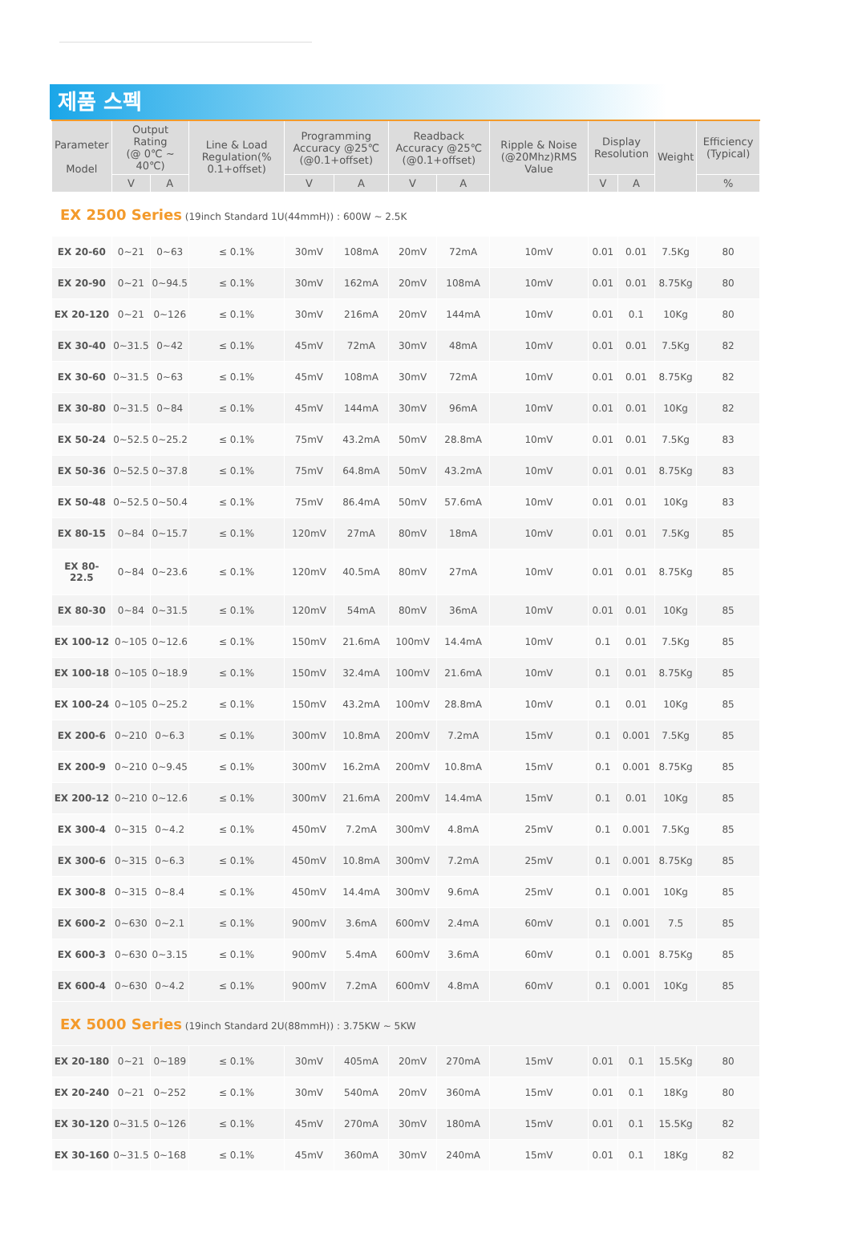제품 스펙
| Parameter Model | Output Rating (@ 0℃ ~ 40℃) | | Line & Load Regulation(% 0.1+offset) | Programming Accuracy @25℃ (@0.1+offset) | | Readback Accuracy @25℃ (@0.1+offset) | | Ripple & Noise (@20Mhz)RMS Value | Display Resolution | | Weight | Efficiency (Typical) |
| --- | --- | --- | --- | --- | --- | --- | --- | --- | --- | --- | --- | --- |
| | V | A | | V | A | V | A | | V | A | | % |
| EX 2500 Series (19inch Standard 1U(44mmH)) : 600W ~ 2.5K | | | | | | | | | | | | |
| EX 20-60 | 0~21 | 0~63 | ≤ 0.1% | 30mV | 108mA | 20mV | 72mA | 10mV | 0.01 | 0.01 | 7.5Kg | 80 |
| EX 20-90 | 0~21 | 0~94.5 | ≤ 0.1% | 30mV | 162mA | 20mV | 108mA | 10mV | 0.01 | 0.01 | 8.75Kg | 80 |
| EX 20-120 | 0~21 | 0~126 | ≤ 0.1% | 30mV | 216mA | 20mV | 144mA | 10mV | 0.01 | 0.1 | 10Kg | 80 |
| EX 30-40 | 0~31.5 | 0~42 | ≤ 0.1% | 45mV | 72mA | 30mV | 48mA | 10mV | 0.01 | 0.01 | 7.5Kg | 82 |
| EX 30-60 | 0~31.5 | 0~63 | ≤ 0.1% | 45mV | 108mA | 30mV | 72mA | 10mV | 0.01 | 0.01 | 8.75Kg | 82 |
| EX 30-80 | 0~31.5 | 0~84 | ≤ 0.1% | 45mV | 144mA | 30mV | 96mA | 10mV | 0.01 | 0.01 | 10Kg | 82 |
| EX 50-24 | 0~52.5 | 0~25.2 | ≤ 0.1% | 75mV | 43.2mA | 50mV | 28.8mA | 10mV | 0.01 | 0.01 | 7.5Kg | 83 |
| EX 50-36 | 0~52.5 | 0~37.8 | ≤ 0.1% | 75mV | 64.8mA | 50mV | 43.2mA | 10mV | 0.01 | 0.01 | 8.75Kg | 83 |
| EX 50-48 | 0~52.5 | 0~50.4 | ≤ 0.1% | 75mV | 86.4mA | 50mV | 57.6mA | 10mV | 0.01 | 0.01 | 10Kg | 83 |
| EX 80-15 | 0~84 | 0~15.7 | ≤ 0.1% | 120mV | 27mA | 80mV | 18mA | 10mV | 0.01 | 0.01 | 7.5Kg | 85 |
| EX 80- 22.5 | 0~84 | 0~23.6 | ≤ 0.1% | 120mV | 40.5mA | 80mV | 27mA | 10mV | 0.01 | 0.01 | 8.75Kg | 85 |
| EX 80-30 | 0~84 | 0~31.5 | ≤ 0.1% | 120mV | 54mA | 80mV | 36mA | 10mV | 0.01 | 0.01 | 10Kg | 85 |
| EX 100-12 | 0~105 | 0~12.6 | ≤ 0.1% | 150mV | 21.6mA | 100mV | 14.4mA | 10mV | 0.1 | 0.01 | 7.5Kg | 85 |
| EX 100-18 | 0~105 | 0~18.9 | ≤ 0.1% | 150mV | 32.4mA | 100mV | 21.6mA | 10mV | 0.1 | 0.01 | 8.75Kg | 85 |
| EX 100-24 | 0~105 | 0~25.2 | ≤ 0.1% | 150mV | 43.2mA | 100mV | 28.8mA | 10mV | 0.1 | 0.01 | 10Kg | 85 |
| EX 200-6 | 0~210 | 0~6.3 | ≤ 0.1% | 300mV | 10.8mA | 200mV | 7.2mA | 15mV | 0.1 | 0.001 | 7.5Kg | 85 |
| EX 200-9 | 0~210 | 0~9.45 | ≤ 0.1% | 300mV | 16.2mA | 200mV | 10.8mA | 15mV | 0.1 | 0.001 | 8.75Kg | 85 |
| EX 200-12 | 0~210 | 0~12.6 | ≤ 0.1% | 300mV | 21.6mA | 200mV | 14.4mA | 15mV | 0.1 | 0.01 | 10Kg | 85 |
| EX 300-4 | 0~315 | 0~4.2 | ≤ 0.1% | 450mV | 7.2mA | 300mV | 4.8mA | 25mV | 0.1 | 0.001 | 7.5Kg | 85 |
| EX 300-6 | 0~315 | 0~6.3 | ≤ 0.1% | 450mV | 10.8mA | 300mV | 7.2mA | 25mV | 0.1 | 0.001 | 8.75Kg | 85 |
| EX 300-8 | 0~315 | 0~8.4 | ≤ 0.1% | 450mV | 14.4mA | 300mV | 9.6mA | 25mV | 0.1 | 0.001 | 10Kg | 85 |
| EX 600-2 | 0~630 | 0~2.1 | ≤ 0.1% | 900mV | 3.6mA | 600mV | 2.4mA | 60mV | 0.1 | 0.001 | 7.5 | 85 |
| EX 600-3 | 0~630 | 0~3.15 | ≤ 0.1% | 900mV | 5.4mA | 600mV | 3.6mA | 60mV | 0.1 | 0.001 | 8.75Kg | 85 |
| EX 600-4 | 0~630 | 0~4.2 | ≤ 0.1% | 900mV | 7.2mA | 600mV | 4.8mA | 60mV | 0.1 | 0.001 | 10Kg | 85 |
| EX 5000 Series (19inch Standard 2U(88mmH)) : 3.75KW ~ 5KW | | | | | | | | | | | | |
| EX 20-180 | 0~21 | 0~189 | ≤ 0.1% | 30mV | 405mA | 20mV | 270mA | 15mV | 0.01 | 0.1 | 15.5Kg | 80 |
| EX 20-240 | 0~21 | 0~252 | ≤ 0.1% | 30mV | 540mA | 20mV | 360mA | 15mV | 0.01 | 0.1 | 18Kg | 80 |
| EX 30-120 | 0~31.5 | 0~126 | ≤ 0.1% | 45mV | 270mA | 30mV | 180mA | 15mV | 0.01 | 0.1 | 15.5Kg | 82 |
| EX 30-160 | 0~31.5 | 0~168 | ≤ 0.1% | 45mV | 360mA | 30mV | 240mA | 15mV | 0.01 | 0.1 | 18Kg | 82 |